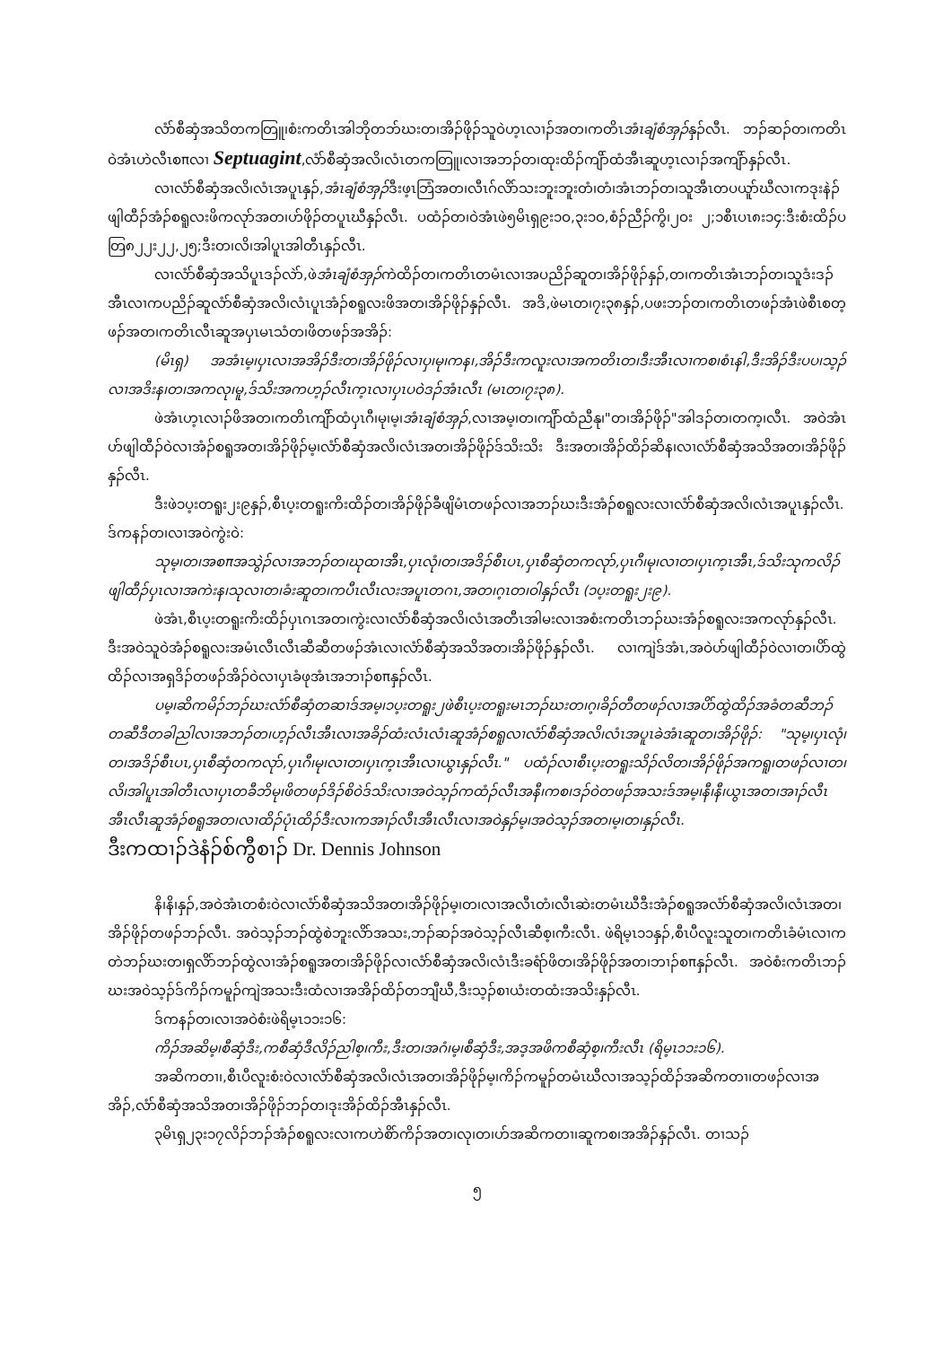လံာ်စီဆှံအသိတကတြူ၊စံးကတိၤအါဘိုတဘ်ဃးတ၊အိၣ်ဖိုၣ်သူဝဲဟ့ၤလၢၣ်အတ၊ကတိၤအံၤချံစံအှၣ်နှၣ်လီၤ. ဘၣ်ဆၣ်တ၊ကတိၤဝဲအံၤဟဲလီၤစπလၢ Septuagint,လံာ်စီဆှံအလိ၊လံၤတကတြူ၊လၢအဘၣ်တ၊ထုးထိၣ်ကျိာ်ထံအီၤဆူဟ့ၤလၢၣ်အကျိာ်နှၣ်လီၤ.
လၢလံာ်စီဆှံအလိ၊လံၤအပူၤနှၣ်,အံၤချံစံအှၣ်ဒီးဖ့ၤဘြံအတ၊လီၤဂ်လိာ်သးဘူးဘူးတံ၊တံ၊အံၤဘၣ်တ၊သူအီၤတပယူာ်ဃီလၢကဒုးနဲၣ်ဖျါထီၣ်အံၣ်စရူလးဖိကလုာ်အတ၊ဟ်ဖိုၣ်တပူၤဃီနှၣ်လီၤ. ပထံၣ်တ၊ဝဲအံၤဖဲ၅မိၤရှ၉း၁ဝ,၃း၁ဝ,စံၣ်ညီၣ်ကွိ၊၂ဝး ၂;၁စီၤပၤ၈း၁၄:ဒီးစံးထိၣ်ပတြ၈၂၂း၂၂,၂၅;ဒီးတ၊လိ၊အါပူၤအါတီၤနှၣ်လီၤ.
လၢလံာ်စီဆှံအသိပူၤဒၣ်လဲာ်,ဖဲအံၤချံစံအှၣ်ကဲထိၣ်တ၊ကတိၤတမံၤလၢအပညိၣ်ဆူတ၊အိၣ်ဖိုၣ်နှၣ်,တ၊ကတိၤအံၤဘၣ်တ၊သူဒံးဒၣ်အီၤလၢကပညိၣ်ဆူလံာ်စီဆှံအလိ၊လံၤပူၤအံၣ်စရူလးဖိအတ၊အိၣ်ဖိုၣ်နှၣ်လီၤ. အဒိ,ဖဲမၤတ၊၇း၃၈နှၣ်,ပဖးဘၣ်တ၊ကတိၤတဖၣ်အံၤဖဲစီၤစတ့ဖၣ်အတ၊ကတိၤလီၤဆူအပှၤမၤသံတ၊ဖိတဖၣ်အအိၣ်:
(မိၤရှ) အအံၤမ့၊ပှၤလၢအအိၣ်ဒီးတ၊အိၣ်ဖိုၣ်လၢပှ၊မု၊ကန၊,အိၣ်ဒီးကလူးလၢအကတိၤတ၊ဒီးအီၤလၢကစ၊စံၤနါ,ဒီးအိၣ်ဒီးပပ၊သ့ၣ်လၢအဒိးန၊တ၊အကလု၊မူ,ဒ်သိးအကဟ့ၣ်လီၤက့ၤလၢပှၤပဝဲဒၣ်အံၤလီၤ (မၤတ၊၇း၃၈).
ဖဲအံၤဟ့ၤလၢၣ်ဖိအတ၊ကတိၤကျိာ်ထံပှၤဂီ၊မု၊မ့၊အံၤချံစံအှၣ်,လၢအမ့၊တ၊ကျိာ်ထံညီနု၊"တ၊အိၣ်ဖိုၣ်"အါဒၣ်တ၊တက့၊လီၤ. အဝဲအံၤဟ်ဖျါထီၣ်ဝဲလၢအံၣ်စရူအတ၊အိၣ်ဖိုၣ်မ့၊လံာ်စီဆှံအလိ၊လံၤအတ၊အိၣ်ဖိုၣ်ဒ်သိးသိး ဒီးအတ၊အိၣ်ထိၣ်ဆိန၊လၢလံာ်စီဆှံအသိအတ၊အိၣ်ဖိုၣ်နှၣ်လီၤ.
ဒီးဖဲ၁ပ့းတရူး၂း၉နှၣ်,စီၤပ့းတရူးကိးထိၣ်တ၊အိၣ်ဖိုၣ်ခီဖျိမံၤတဖၣ်လၢအဘၣ်ဃးဒီးအံၣ်စရူလးလၢလံာ်စီဆှံအလိ၊လံၤအပူၤနှၣ်လီၤ. ဒ်ကနၣ်တ၊လၢအဝဲကွဲးဝဲ:
သုမ့၊တ၊အစπအသွဲၣ်လၢအဘၣ်တ၊ဃုထၢအီၤ,ပှၤလုံ၊တ၊အဒိၣ်စီၤပၤ,ပှၤစီဆှံတကလုာ်,ပှၤဂီ၊မု၊လၢတ၊ပှၤက့ၤအီၤ,ဒ်သိးသုကလိၣ်ဖျါထီၣ်ပှၤလၢအကဲးန၊သုလၢတ၊ခံးဆူတ၊ကပီၤလီၤလးအပူၤတဂၤ,အတ၊ဂ့ၤတ၊ဝါနှၣ်လီၤ (၁ပ့းတရူး၂း၉).
ဖဲအံၤ,စီၤပ့းတရူးကိးထိၣ်ပှၤဂၤအတ၊ကွဲးလၢလံာ်စီဆှံအလိ၊လံၤအတီၤအါမးလၢအစံးကတိၤဘၣ်ဃးအံၣ်စရူလးအကလုာ်နှၣ်လီၤ. ဒီးအဝဲသူဝဲအံၣ်စရူလးအမံၤလီၤလီၤဆီဆီတဖၣ်အံၤလၢလံာ်စီဆှံအသိအတ၊အိၣ်ဖိုၣ်နှၣ်လီၤ. လၢကျဲဒ်အံၤ,အဝဲဟ်ဖျါထီၣ်ဝဲလၢတ၊ပိာ်ထွဲထိၣ်လၢအရှဒိၣ်တဖၣ်အိၣ်ဝဲလၢပှၤခံဖုအံၤအဘၢၣ်စπနှၣ်လီၤ.
ပမ့၊ဆိကမိၣ်ဘၣ်ဃးလံာ်စီဆှံတဆၢဒ်အမ့၊၁ပ့းတရူး၂ဖဲစီၤပ့းတရူးမၤဘၣ်ဃးတ၊ဂ့၊ခိၣ်တီတဖၣ်လၢအပိာ်ထွဲထိၣ်အခံတဆီဘၣ်တဆီဒီတခါညါလၢအဘၣ်တ၊ဟ့ၣ်လီၤအီၤလၢအခိၣ်ထံးလံၤလံၤဆူအံၣ်စရူလၢလံာ်စီဆှံအလိ၊လံၤအပူၤခဲအံၤဆူတ၊အိၣ်ဖိုၣ်: "သုမ့၊ပှၤလုံ၊တ၊အဒိၣ်စီၤပၤ,ပှၤစီဆှံတကလုာ်,ပှၤဂီ၊မု၊လၢတ၊ပှၤက့ၤအီၤလၢယွၤနှၣ်လီၤ." ပထံၣ်လၢစီၤပ့းတရူးသိၣ်လိတ၊အိၣ်ဖိုၣ်အကရူ၊တဖၣ်လၢတ၊လိ၊အါပူၤအါတီၤလၢပှၤတခီဘိမု၊ဖိတဖၣ်ဒိၣ်စိဝဲဒ်သိးလၢအဝဲသ့ၣ်ကထံၣ်လီၤအနီ၊ကစ၊ဒၣ်ဝဲတဖၣ်အသးဒ်အမ့၊နီ၊နီ၊ယွၤအတ၊အၢၣ်လီၤအီၤလီၤဆူအံၣ်စရူအတ၊လၢထိၣ်ပုံၤထိၣ်ဒီးလၢကအၢၣ်လီၤအီၤလီၤလၢအဝဲနှၣ်မ့၊အဝဲသ့ၣ်အတ၊မ့၊တ၊နှၣ်လီၤ.
ဒီးကထၢၣ်ဒဲနံၣ်စ်ကွီစၢၣ် Dr. Dennis Johnson
နိ၊နိ၊နှၣ်,အဝဲအံၤတစံးဝဲလၢလံာ်စီဆှံအသိအတ၊အိၣ်ဖိုၣ်မ့၊တ၊လၢအလီၤတံ၊လီၤဆဲးတမံၤဃီဒီးအံၣ်စရူအလံာ်စီဆှံအလိ၊လံၤအတ၊အိၣ်ဖိုၣ်တဖၣ်ဘၣ်လီၤ. အဝဲသ့ၣ်ဘၣ်ထွဲစဲဘူးလိာ်အသး,ဘၣ်ဆၣ်အဝဲသ့ၣ်လီၤဆီစ့၊ကီးလီၤ. ဖဲရိမ့ၤ၁၁နှၣ်,စီၤပီလူးသူတ၊ကတိၤခံမံၤလၢကတဲဘၣ်ဃးတ၊ရှလိာ်ဘၣ်ထွဲလၢအံၣ်စရူအတ၊အိၣ်ဖိုၣ်လၢလံာ်စီဆှံအလိ၊လံၤဒီးခရံာ်ဖိတ၊အိၣ်ဖိုၣ်အတ၊ဘၢၣ်စπနှၣ်လီၤ. အဝဲစံးကတိၤဘၣ်ဃးအဝဲသ့ၣ်ဒ်ကိၣ်ကမူၣ်ကျဲအသးဒီးထံလၢအအိၣ်ထိၣ်တဘျီဃီ,ဒီးသ့ၣ်စၢယံးတထံးအသိးနှၣ်လီၤ.
ဒ်ကနၣ်တ၊လၢအဝဲစံးဖဲရိမ့ၤ၁၁း၁၆:
ကိၣ်အဆိမ့၊စီဆှံဒီး,ကစီဆှံဒီလိၣ်ညါစ့၊ကီး,ဒီးတ၊အဂံ၊မ့၊စီဆှံဒီး,အဒ့အဖိကစီဆှံစ့၊ကီးလီၤ (ရိမ့ၤ၁၁း၁၆).
အဆိကတၢ၊,စီၤပီလူးစံးဝဲလၢလံာ်စီဆှံအလိ၊လံၤအတ၊အိၣ်ဖိုၣ်မ့၊ကိၣ်ကမူၣ်တမံၤဃီလၢအသ့ၣ်ထိၣ်အဆိကတၢ၊တဖၣ်လၢအအိၣ်,လံာ်စီဆှံအသိအတ၊အိၣ်ဖိုၣ်ဘၣ်တ၊ဒုးအိၣ်ထိၣ်အီၤနှၣ်လီၤ.
၃မိၤရှ၂၃း၁၇လိၣ်ဘၣ်အံၣ်စရူလးလၢကဟဲစိာ်ကိၣ်အတ၊လု၊တ၊ဟ်အဆိကတၢ၊ဆူကစ၊အအိၣ်နှၣ်လီၤ. တၢသၣ်
၅